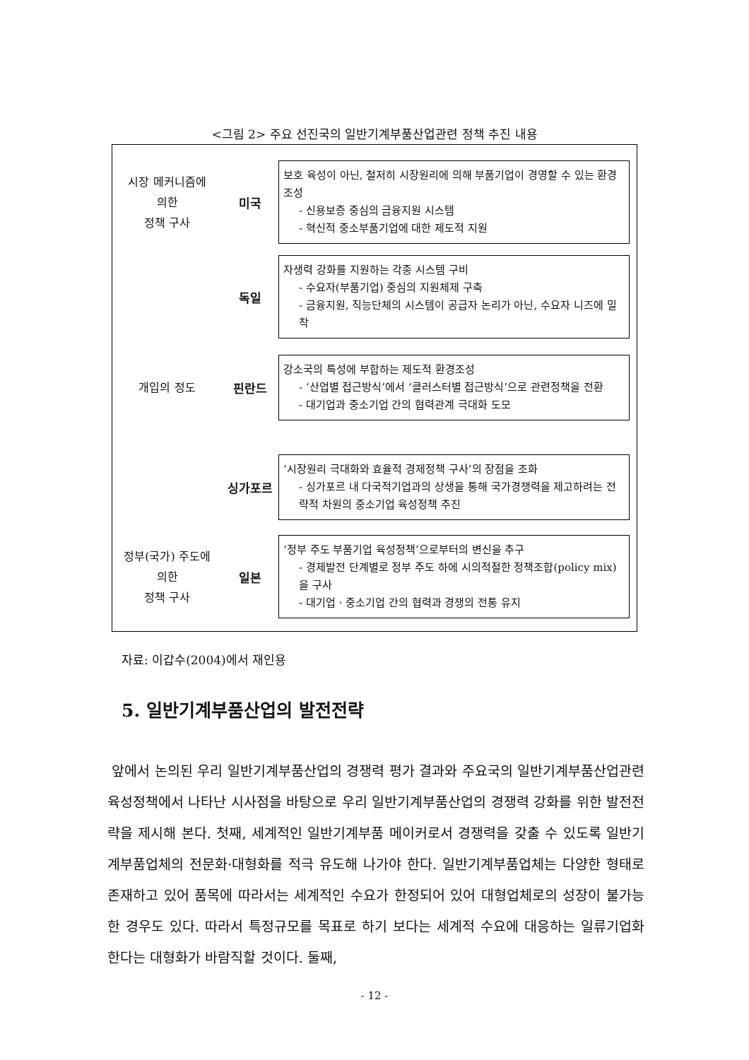<그림 2> 주요 선진국의 일반기계부품산업관련 정책 추진 내용
시장 메커니즘에
의한
정책 구사
미국
보호 육성이 아닌, 철저히 시장원리에 의해 부품기업이 경영할 수 있는 환경 조성
- 신용보증 중심의 금융지원 시스템
- 혁신적 중소부품기업에 대한 제도적 지원
독일
자생력 강화를 지원하는 각종 시스템 구비
- 수요자(부품기업) 중심의 지원체제 구축
- 금융지원, 직능단체의 시스템이 공급자 논리가 아닌, 수요자 니즈에 밀착
개입의 정도
핀란드
강소국의 특성에 부합하는 제도적 환경조성
- ‘산업별 접근방식’에서 ‘클러스터별 접근방식’으로 관련정책을 전환
- 대기업과 중소기업 간의 협력관계 극대화 도모
싱가포르
‘시장원리 극대화와 효율적 경제정책 구사’의 장점을 조화
- 싱가포르 내 다국적기업과의 상생을 통해 국가경쟁력을 제고하려는 전략적 차원의 중소기업 육성정책 추진
정부(국가) 주도에
의한
정책 구사
일본
‘정부 주도 부품기업 육성정책’으로부터의 변신을 추구
- 경제발전 단계별로 정부 주도 하에 시의적절한 정책조합(policy mix)을 구사
- 대기업 · 중소기업 간의 협력과 경쟁의 전통 유지
자료: 이갑수(2004)에서 재인용
5. 일반기계부품산업의 발전전략
앞에서 논의된 우리 일반기계부품산업의 경쟁력 평가 결과와 주요국의 일반기계부품산업관련 육성정책에서 나타난 시사점을 바탕으로 우리 일반기계부품산업의 경쟁력 강화를 위한 발전전략을 제시해 본다. 첫째, 세계적인 일반기계부품 메이커로서 경쟁력을 갖출 수 있도록 일반기계부품업체의 전문화·대형화를 적극 유도해 나가야 한다. 일반기계부품업체는 다양한 형태로 존재하고 있어 품목에 따라서는 세계적인 수요가 한정되어 있어 대형업체로의 성장이 불가능한 경우도 있다. 따라서 특정규모를 목표로 하기 보다는 세계적 수요에 대응하는 일류기업화 한다는 대형화가 바람직할 것이다. 둘째,
- 12 -